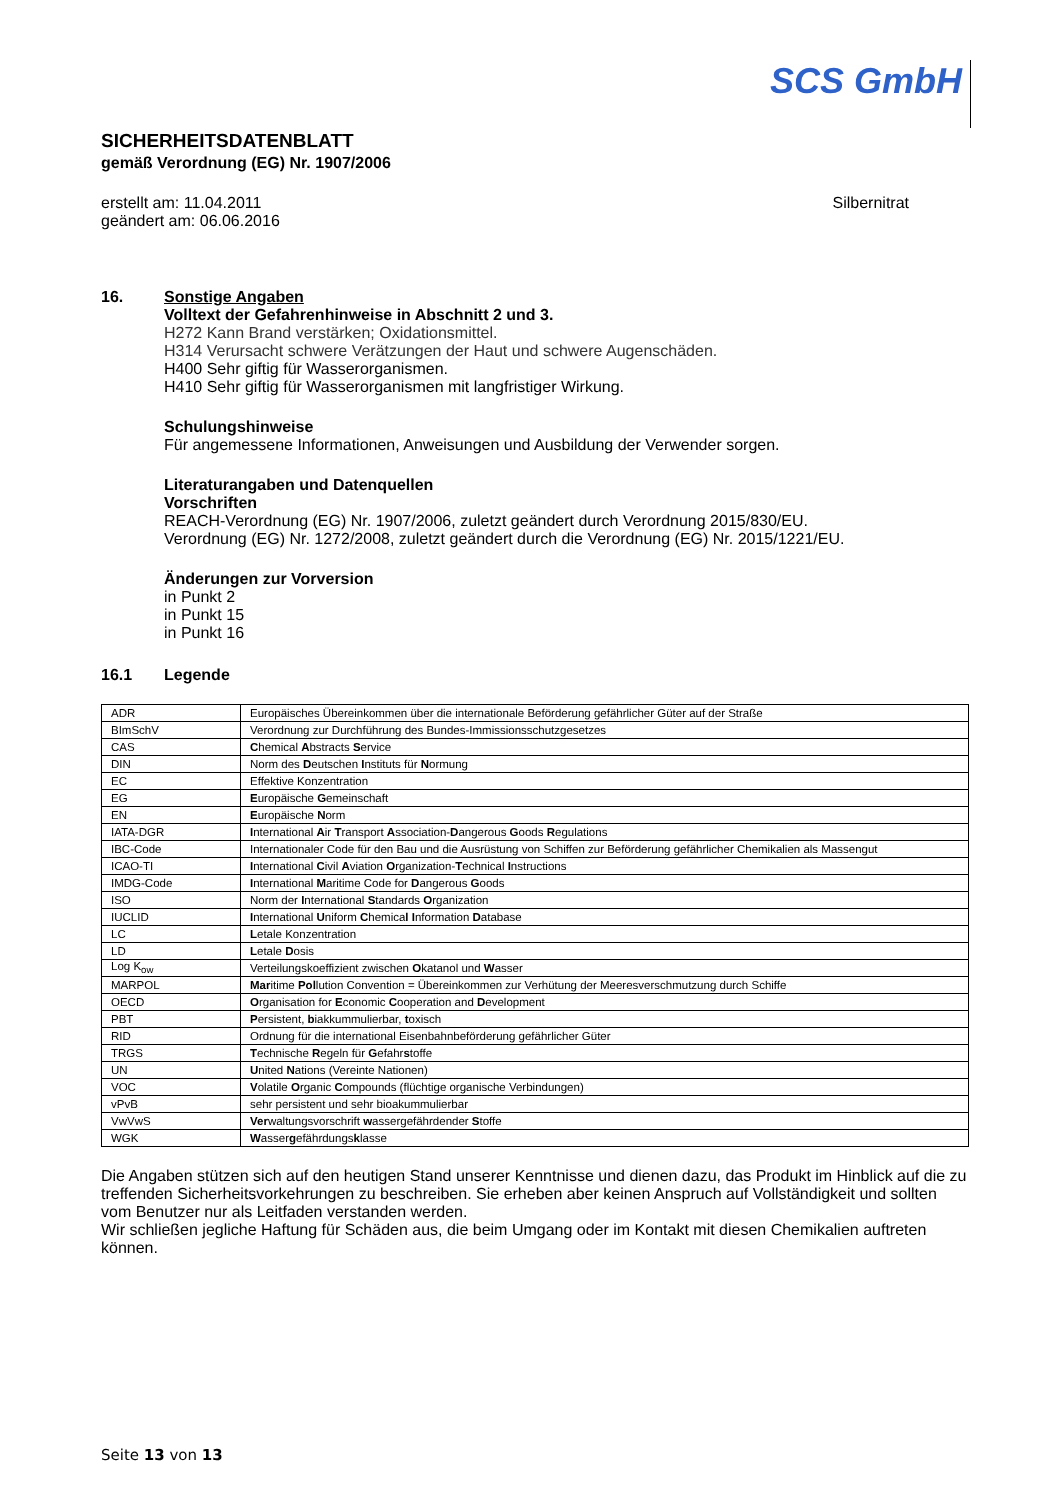SCS GmbH
SICHERHEITSDATENBLATT
gemäß Verordnung (EG) Nr. 1907/2006
erstellt am: 11.04.2011
geändert am: 06.06.2016
Silbernitrat
16. Sonstige Angaben
Volltext der Gefahrenhinweise in Abschnitt 2 und 3.
H272 Kann Brand verstärken; Oxidationsmittel.
H314 Verursacht schwere Verätzungen der Haut und schwere Augenschäden.
H400 Sehr giftig für Wasserorganismen.
H410 Sehr giftig für Wasserorganismen mit langfristiger Wirkung.
Schulungshinweise
Für angemessene Informationen, Anweisungen und Ausbildung der Verwender sorgen.
Literaturangaben und Datenquellen
Vorschriften
REACH-Verordnung (EG) Nr. 1907/2006, zuletzt geändert durch Verordnung 2015/830/EU.
Verordnung (EG) Nr. 1272/2008, zuletzt geändert durch die Verordnung (EG) Nr. 2015/1221/EU.
Änderungen zur Vorversion
in Punkt 2
in Punkt 15
in Punkt 16
16.1 Legende
| ADR | Europäisches Übereinkommen über die internationale Beförderung gefährlicher Güter auf der Straße |
| BImSchV | Verordnung zur Durchführung des Bundes-Immissionsschutzgesetzes |
| CAS | C hemical A bstracts S ervice |
| DIN | Norm des D eutschen I nstituts für N ormung |
| EC | Effektive Konzentration |
| EG | E uropäische G emeinschaft |
| EN | E uropäische N orm |
| IATA-DGR | I nternational A ir T ransport A ssociation- D angerous G oods R egulations |
| IBC-Code | Internationaler Code für den Bau und die Ausrüstung von Schiffen zur Beförderung gefährlicher Chemikalien als Massengut |
| ICAO-TI | I nternational C ivil A viation O rganization- T echnical I nstructions |
| IMDG-Code | I nternational M aritime Code for D angerous G oods |
| ISO | Norm der I nternational S tandards O rganization |
| IUCLID | I nternational U niform C hemica l I nformation D atabase |
| LC | L etale Konzentration |
| LD | L etale D osis |
| Log K<sub>ow</sub> | Verteilungskoeffizient zwischen O katanol und W asser |
| MARPOL | Mar itime Pol lution Convention = Übereinkommen zur Verhütung der Meeresverschmutzung durch Schiffe |
| OECD | O rganisation for E conomic C ooperation and D evelopment |
| PBT | P ersistent, b iakkummulierbar, t oxisch |
| RID | Ordnung für die international Eisenbahnbeförderung gefährlicher Güter |
| TRGS | T echnische R egeln für G efahr s toffe |
| UN | U nited N ations (Vereinte Nationen) |
| VOC | V olatile O rganic C ompounds (flüchtige organische Verbindungen) |
| vPvB | sehr persistent und sehr bioakummulierbar |
| VwVwS | Ver waltungsvorschrift w assergefährdender S toffe |
| WGK | W asser g efährdungs k lasse |
Die Angaben stützen sich auf den heutigen Stand unserer Kenntnisse und dienen dazu, das Produkt im Hinblick auf die zu treffenden Sicherheitsvorkehrungen zu beschreiben. Sie erheben aber keinen Anspruch auf Vollständigkeit und sollten vom Benutzer nur als Leitfaden verstanden werden.
Wir schließen jegliche Haftung für Schäden aus, die beim Umgang oder im Kontakt mit diesen Chemikalien auftreten können.
Seite 13 von 13